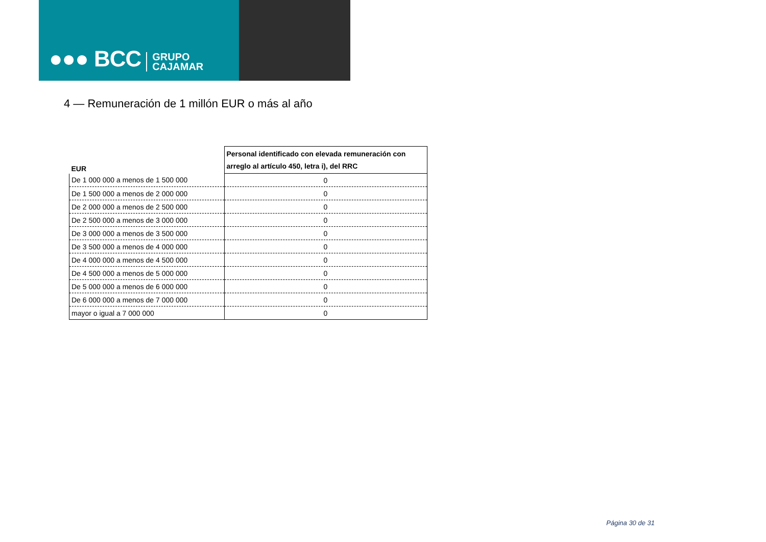●●● BCC GRUPO
CAJAMAR
4 — Remuneración de 1 millón EUR o más al año
| EUR | Personal identificado con elevada remuneración con arreglo al artículo 450, letra i), del RRC |
| --- | --- |
| De 1 000 000 a menos de 1 500 000 | 0 |
| De 1 500 000 a menos de 2 000 000 | 0 |
| De 2 000 000 a menos de 2 500 000 | 0 |
| De 2 500 000 a menos de 3 000 000 | 0 |
| De 3 000 000 a menos de 3 500 000 | 0 |
| De 3 500 000 a menos de 4 000 000 | 0 |
| De 4 000 000 a menos de 4 500 000 | 0 |
| De 4 500 000 a menos de 5 000 000 | 0 |
| De 5 000 000 a menos de 6 000 000 | 0 |
| De 6 000 000 a menos de 7 000 000 | 0 |
| mayor o igual a 7 000 000 | 0 |
Página 30 de 31